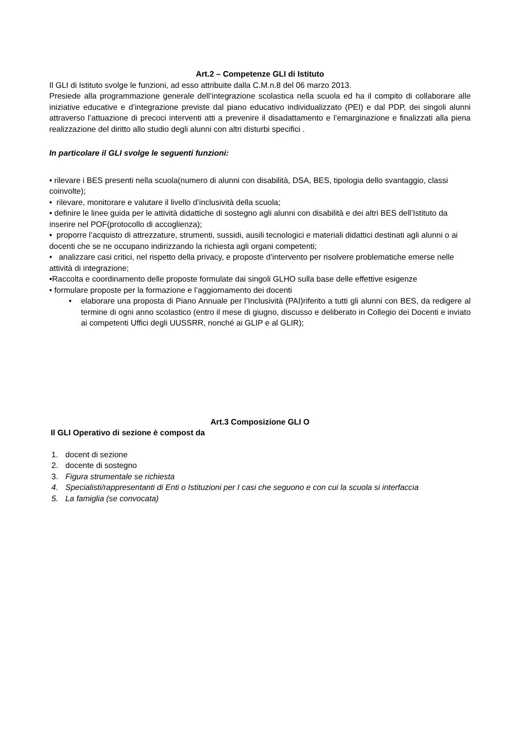Art.2 – Competenze GLI di Istituto
Il GLI di Istituto svolge le funzioni, ad esso attribuite dalla C.M.n.8 del 06 marzo 2013.
Presiede alla programmazione generale dell’integrazione scolastica nella scuola ed ha il compito di collaborare alle iniziative educative e d’integrazione previste dal piano educativo individualizzato (PEI) e dal PDP, dei singoli alunni attraverso l’attuazione di precoci interventi atti a prevenire il disadattamento e l’emarginazione e finalizzati alla piena realizzazione del diritto allo studio degli alunni con altri disturbi specifici .
In particolare il GLI svolge le seguenti funzioni:
• rilevare i BES presenti nella scuola(numero di alunni con disabilità, DSA, BES, tipologia dello svantaggio, classi coinvolte);
• rilevare, monitorare e valutare il livello d’inclusività della scuola;
• definire le linee guida per le attività didattiche di sostegno agli alunni con disabilità e dei altri BES dell’Istituto da inserire nel POF(protocollo di accoglienza);
• proporre l’acquisto di attrezzature, strumenti, sussidi, ausili tecnologici e materiali didattici destinati agli alunni o ai docenti che se ne occupano indirizzando la richiesta agli organi competenti;
• analizzare casi critici, nel rispetto della privacy, e proposte d’intervento per risolvere problematiche emerse nelle attività di integrazione;
•Raccolta e coordinamento delle proposte formulate dai singoli GLHO sulla base delle effettive esigenze
• formulare proposte per la formazione e l’aggiornamento dei docenti
• elaborare una proposta di Piano Annuale per l’Inclusività (PAI)riferito a tutti gli alunni con BES, da redigere al termine di ogni anno scolastico (entro il mese di giugno, discusso e deliberato in Collegio dei Docenti e inviato ai competenti Uffici degli UUSSRR, nonché ai GLIP e al GLIR);
Art.3 Composizione GLI O
Il GLI Operativo di sezione è compost da
1. docent di sezione
2. docente di sostegno
3. Figura strumentale se richiesta
4. Specialisti/rappresentanti di Enti o Istituzioni per I casi che seguono e con cui la scuola si interfaccia
5. La famiglia (se convocata)